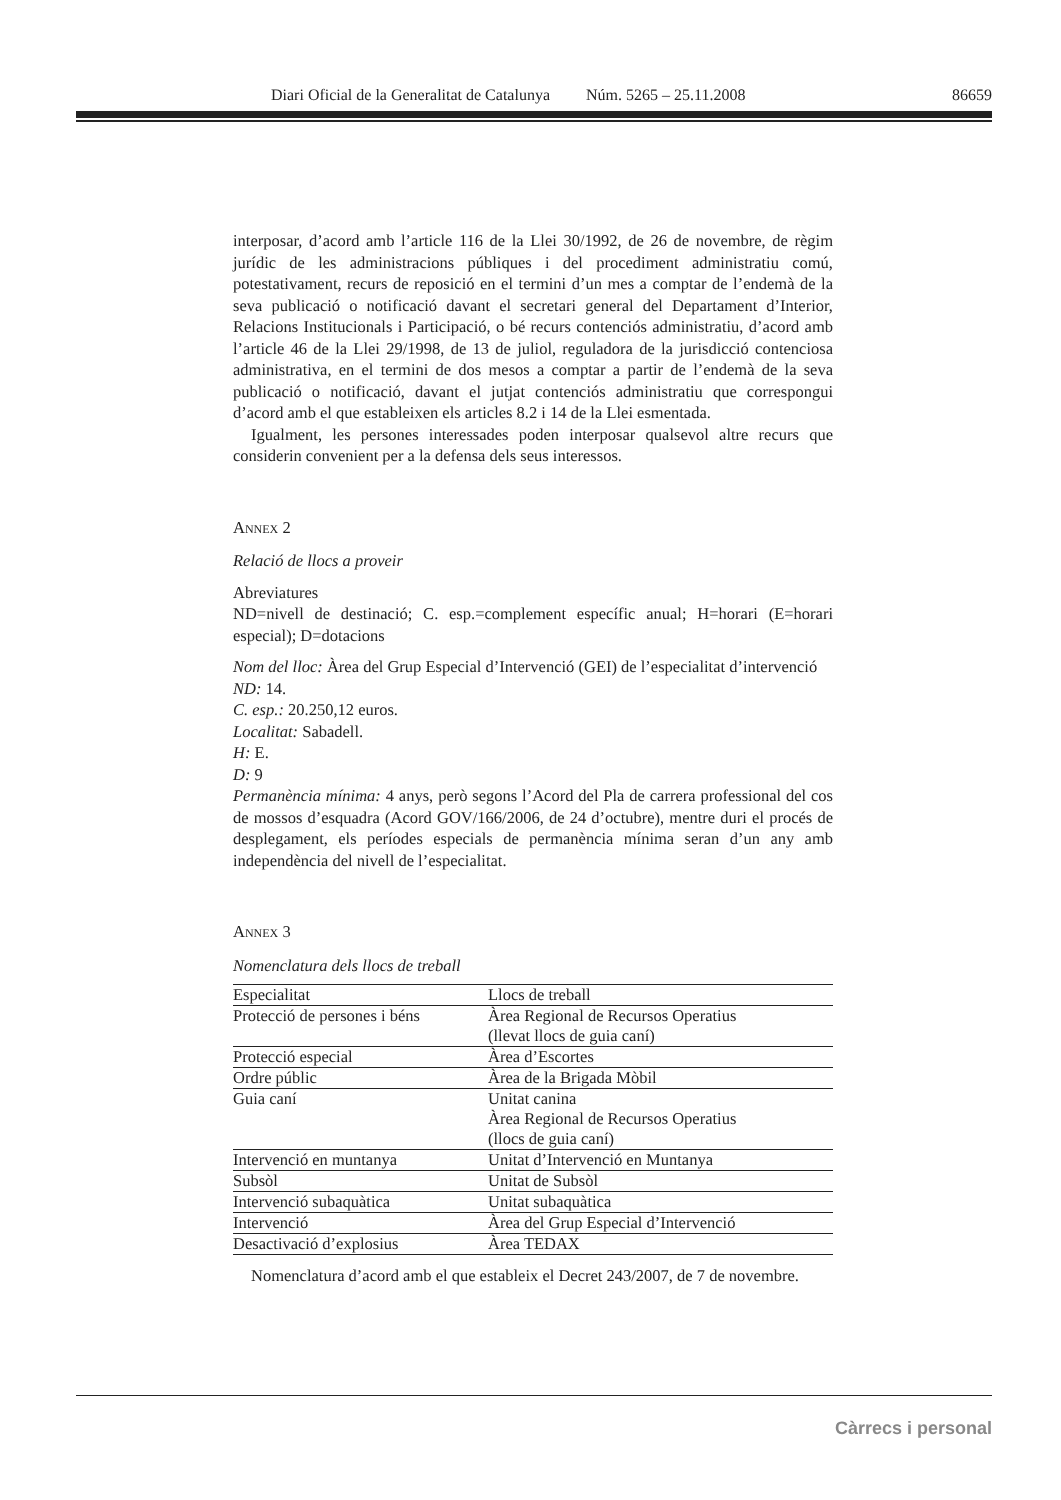Diari Oficial de la Generalitat de Catalunya Núm. 5265 – 25.11.2008 86659
interposar, d’acord amb l’article 116 de la Llei 30/1992, de 26 de novembre, de règim jurídic de les administracions públiques i del procediment administratiu comú, potestativament, recurs de reposició en el termini d’un mes a comptar de l’endemà de la seva publicació o notificació davant el secretari general del Departament d’Interior, Relacions Institucionals i Participació, o bé recurs contenciós administratiu, d’acord amb l’article 46 de la Llei 29/1998, de 13 de juliol, reguladora de la jurisdicció contenciosa administrativa, en el termini de dos mesos a comptar a partir de l’endemà de la seva publicació o notificació, davant el jutjat contenciós administratiu que correspongui d’acord amb el que estableixen els articles 8.2 i 14 de la Llei esmentada.
Igualment, les persones interessades poden interposar qualsevol altre recurs que considerin convenient per a la defensa dels seus interessos.
ANNEX 2
Relació de llocs a proveir
Abreviatures
ND=nivell de destinació; C. esp.=complement específic anual; H=horari (E=horari especial); D=dotacions
Nom del lloc: Àrea del Grup Especial d’Intervenció (GEI) de l’especialitat d’intervenció
ND: 14.
C. esp.: 20.250,12 euros.
Localitat: Sabadell.
H: E.
D: 9
Permanència mínima: 4 anys, però segons l’Acord del Pla de carrera professional del cos de mossos d’esquadra (Acord GOV/166/2006, de 24 d’octubre), mentre duri el procés de desplegament, els períodes especials de permanència mínima seran d’un any amb independència del nivell de l’especialitat.
ANNEX 3
Nomenclatura dels llocs de treball
| Especialitat | Llocs de treball |
| --- | --- |
| Protecció de persones i béns | Àrea Regional de Recursos Operatius (llevat llocs de guia caní) |
| Protecció especial | Àrea d’Escortes |
| Ordre públic | Àrea de la Brigada Mòbil |
| Guia caní | Unitat canina Àrea Regional de Recursos Operatius (llocs de guia caní) |
| Intervenció en muntanya | Unitat d’Intervenció en Muntanya |
| Subsòl | Unitat de Subsòl |
| Intervenció subaquàtica | Unitat subaquàtica |
| Intervenció | Àrea del Grup Especial d’Intervenció |
| Desactivació d’explosius | Àrea TEDAX |
Nomenclatura d’acord amb el que estableix el Decret 243/2007, de 7 de novembre.
Càrrecs i personal